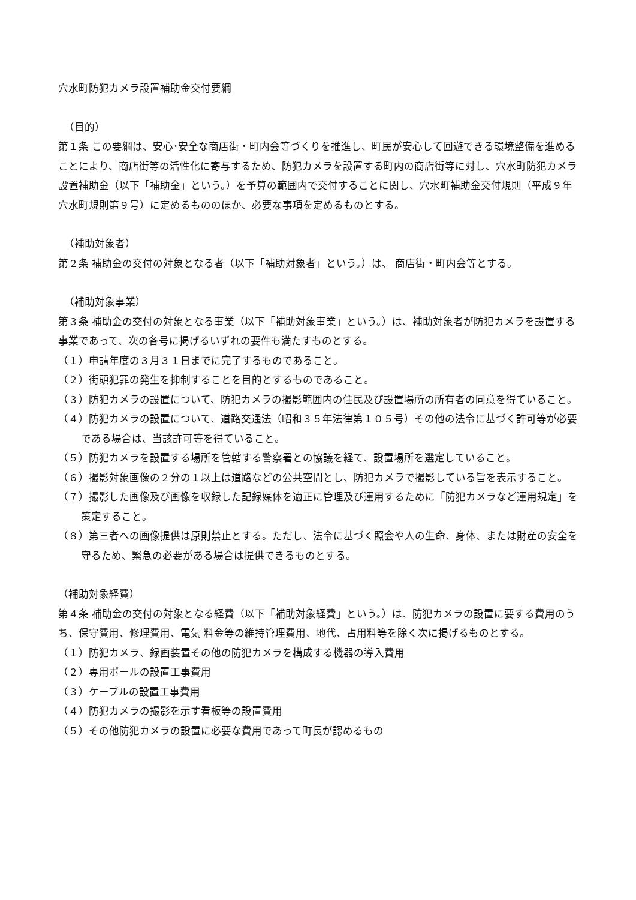穴水町防犯カメラ設置補助金交付要綱
（目的）
第１条 この要綱は、安心･安全な商店街・町内会等づくりを推進し、町民が安心して回遊できる環境整備を進めることにより、商店街等の活性化に寄与するため、防犯カメラを設置する町内の商店街等に対し、穴水町防犯カメラ設置補助金（以下「補助金」という。）を予算の範囲内で交付することに関し、穴水町補助金交付規則（平成９年穴水町規則第９号）に定めるもののほか、必要な事項を定めるものとする。
（補助対象者）
第２条 補助金の交付の対象となる者（以下「補助対象者」という。）は、 商店街・町内会等とする。
（補助対象事業）
第３条 補助金の交付の対象となる事業（以下「補助対象事業」という。）は、補助対象者が防犯カメラを設置する事業であって、次の各号に掲げるいずれの要件も満たすものとする。
（１）申請年度の３月３１日までに完了するものであること。
（２）街頭犯罪の発生を抑制することを目的とするものであること。
（３）防犯カメラの設置について、防犯カメラの撮影範囲内の住民及び設置場所の所有者の同意を得ていること。
（４）防犯カメラの設置について、道路交通法（昭和３５年法律第１０５号）その他の法令に基づく許可等が必要である場合は、当該許可等を得ていること。
（５）防犯カメラを設置する場所を管轄する警察署との協議を経て、設置場所を選定していること。
（６）撮影対象画像の２分の１以上は道路などの公共空間とし、防犯カメラで撮影している旨を表示すること。
（７）撮影した画像及び画像を収録した記録媒体を適正に管理及び運用するために「防犯カメラなど運用規定」を策定すること。
（８）第三者への画像提供は原則禁止とする。ただし、法令に基づく照会や人の生命、身体、または財産の安全を守るため、緊急の必要がある場合は提供できるものとする。
（補助対象経費）
第４条 補助金の交付の対象となる経費（以下「補助対象経費」という。）は、防犯カメラの設置に要する費用のうち、保守費用、修理費用、電気 料金等の維持管理費用、地代、占用料等を除く次に掲げるものとする。
（１）防犯カメラ、録画装置その他の防犯カメラを構成する機器の導入費用
（２）専用ポールの設置工事費用
（３）ケーブルの設置工事費用
（４）防犯カメラの撮影を示す看板等の設置費用
（５）その他防犯カメラの設置に必要な費用であって町長が認めるもの